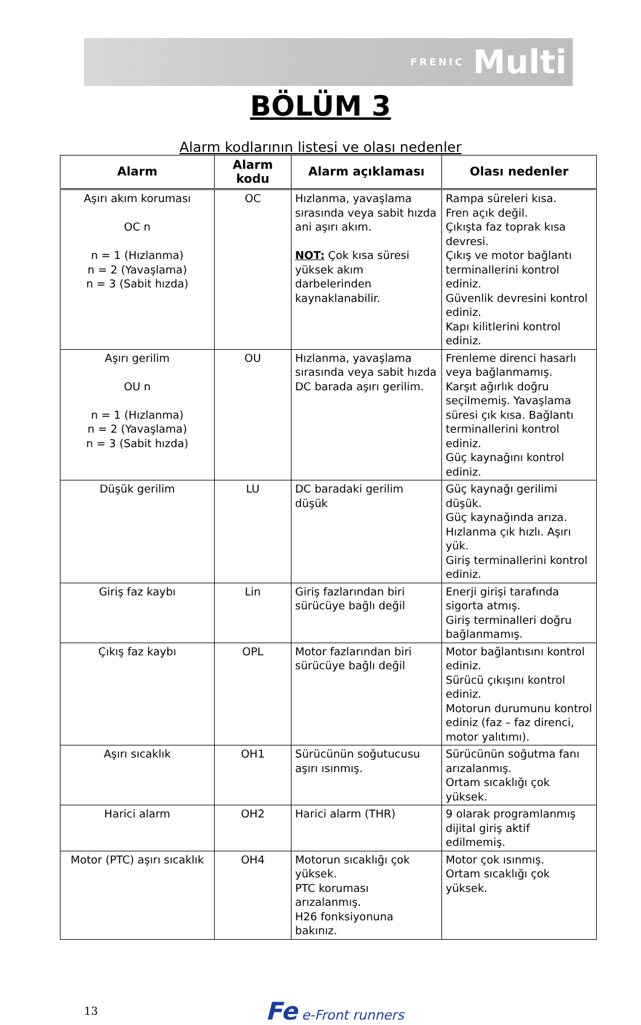FRENIC Multi
BÖLÜM 3
Alarm kodlarının listesi ve olası nedenler
| Alarm | Alarm kodu | Alarm açıklaması | Olası nedenler |
| --- | --- | --- | --- |
| Aşırı akım koruması OC n n = 1 (Hızlanma) n = 2 (Yavaşlama) n = 3 (Sabit hızda) | OC | Hızlanma, yavaşlama sırasında veya sabit hızda ani aşırı akım. NOT: Çok kısa süresi yüksek akım darbelerinden kaynaklanabilir. | Rampa süreleri kısa. Fren açık değil. Çıkışta faz toprak kısa devresi. Çıkış ve motor bağlantı terminallerini kontrol ediniz. Güvenlik devresini kontrol ediniz. Kapı kilitlerini kontrol ediniz. |
| Aşırı gerilim OU n n = 1 (Hızlanma) n = 2 (Yavaşlama) n = 3 (Sabit hızda) | OU | Hızlanma, yavaşlama sırasında veya sabit hızda DC barada aşırı gerilim. | Frenleme direnci hasarlı veya bağlanmamış. Karşıt ağırlık doğru seçilmemiş. Yavaşlama süresi çık kısa. Bağlantı terminallerini kontrol ediniz. Güç kaynağını kontrol ediniz. |
| Düşük gerilim | LU | DC baradaki gerilim düşük | Güç kaynağı gerilimi düşük. Güç kaynağında arıza. Hızlanma çık hızlı. Aşırı yük. Giriş terminallerini kontrol ediniz. |
| Giriş faz kaybı | Lin | Giriş fazlarından biri sürücüye bağlı değil | Enerji girişi tarafında sigorta atmış. Giriş terminalleri doğru bağlanmamış. |
| Çıkış faz kaybı | OPL | Motor fazlarından biri sürücüye bağlı değil | Motor bağlantısını kontrol ediniz. Sürücü çıkışını kontrol ediniz. Motorun durumunu kontrol ediniz (faz – faz direnci, motor yalıtımı). |
| Aşırı sıcaklık | OH1 | Sürücünün soğutucusu aşırı ısınmış. | Sürücünün soğutma fanı arızalanmış. Ortam sıcaklığı çok yüksek. |
| Harici alarm | OH2 | Harici alarm (THR) | 9 olarak programlanmış dijital giriş aktif edilmemiş. |
| Motor (PTC) aşırı sıcaklık | OH4 | Motorun sıcaklığı çok yüksek. PTC koruması arızalanmış. H26 fonksiyonuna bakınız. | Motor çok ısınmış. Ortam sıcaklığı çok yüksek. |
13 Fe e-Front runners